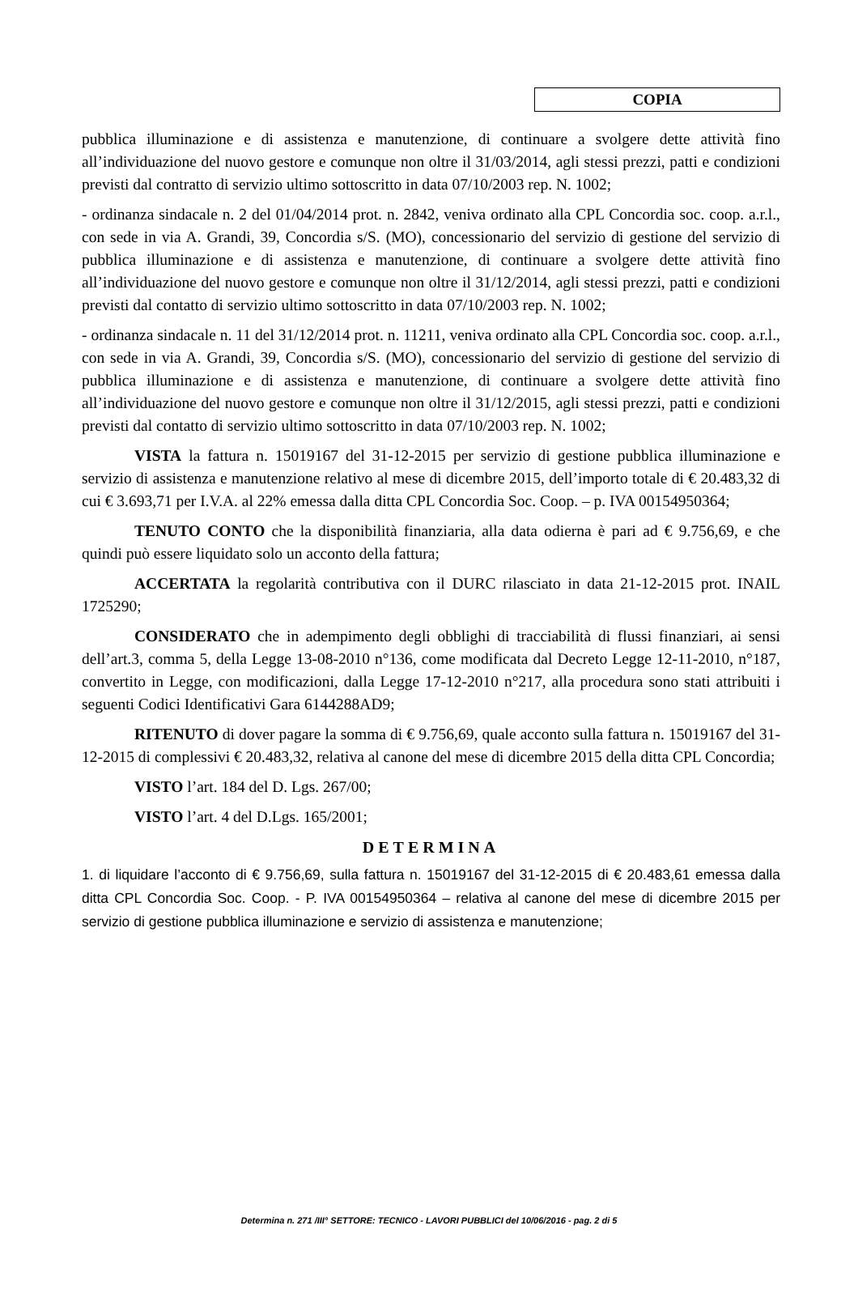COPIA
pubblica illuminazione e di assistenza e manutenzione, di continuare a svolgere dette attività fino all’individuazione del nuovo gestore e comunque non oltre il 31/03/2014, agli stessi prezzi, patti e condizioni previsti dal contratto di servizio ultimo sottoscritto in data 07/10/2003 rep. N. 1002;
- ordinanza sindacale n. 2 del 01/04/2014 prot. n. 2842, veniva ordinato alla CPL Concordia soc. coop. a.r.l., con sede in via A. Grandi, 39, Concordia s/S. (MO), concessionario del servizio di gestione del servizio di pubblica illuminazione e di assistenza e manutenzione, di continuare a svolgere dette attività fino all’individuazione del nuovo gestore e comunque non oltre il 31/12/2014, agli stessi prezzi, patti e condizioni previsti dal contatto di servizio ultimo sottoscritto in data 07/10/2003 rep. N. 1002;
- ordinanza sindacale n. 11 del 31/12/2014 prot. n. 11211, veniva ordinato alla CPL Concordia soc. coop. a.r.l., con sede in via A. Grandi, 39, Concordia s/S. (MO), concessionario del servizio di gestione del servizio di pubblica illuminazione e di assistenza e manutenzione, di continuare a svolgere dette attività fino all’individuazione del nuovo gestore e comunque non oltre il 31/12/2015, agli stessi prezzi, patti e condizioni previsti dal contatto di servizio ultimo sottoscritto in data 07/10/2003 rep. N. 1002;
VISTA la fattura n. 15019167 del 31-12-2015 per servizio di gestione pubblica illuminazione e servizio di assistenza e manutenzione relativo al mese di dicembre 2015, dell’importo totale di € 20.483,32 di cui € 3.693,71 per I.V.A. al 22% emessa dalla ditta CPL Concordia Soc. Coop. – p. IVA 00154950364;
TENUTO CONTO che la disponibilità finanziaria, alla data odierna è pari ad € 9.756,69, e che quindi può essere liquidato solo un acconto della fattura;
ACCERTATA la regolarità contributiva con il DURC rilasciato in data 21-12-2015 prot. INAIL 1725290;
CONSIDERATO che in adempimento degli obblighi di tracciabilità di flussi finanziari, ai sensi dell’art.3, comma 5, della Legge 13-08-2010 n°136, come modificata dal Decreto Legge 12-11-2010, n°187, convertito in Legge, con modificazioni, dalla Legge 17-12-2010 n°217, alla procedura sono stati attribuiti i seguenti Codici Identificativi Gara 6144288AD9;
RITENUTO di dover pagare la somma di € 9.756,69, quale acconto sulla fattura n. 15019167 del 31-12-2015 di complessivi € 20.483,32, relativa al canone del mese di dicembre 2015 della ditta CPL Concordia;
VISTO l’art. 184 del D. Lgs. 267/00;
VISTO l’art. 4 del D.Lgs. 165/2001;
DETERMINA
1. di liquidare l’acconto di € 9.756,69, sulla fattura n. 15019167 del 31-12-2015 di € 20.483,61 emessa dalla ditta CPL Concordia Soc. Coop. - P. IVA 00154950364 – relativa al canone del mese di dicembre 2015 per servizio di gestione pubblica illuminazione e servizio di assistenza e manutenzione;
Determina n. 271 /III° SETTORE: TECNICO - LAVORI PUBBLICI del 10/06/2016 - pag. 2 di 5